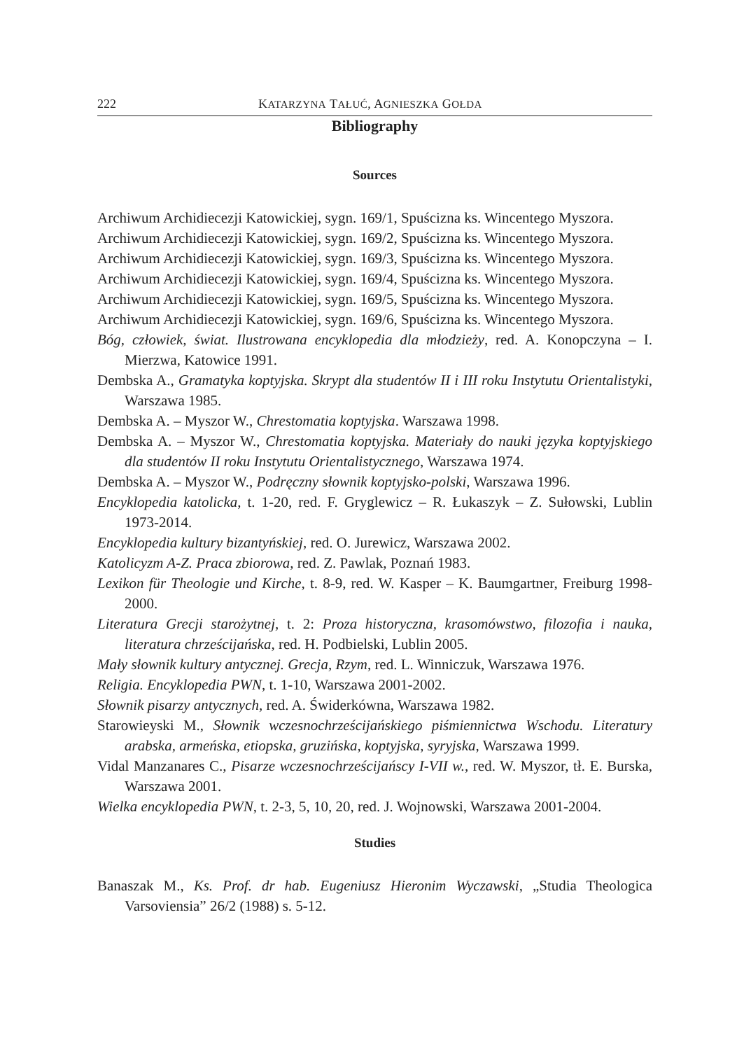222 KATARZYNA TAŁUĆ, AGNIESZKA GOŁDA
Bibliography
Sources
Archiwum Archidiecezji Katowickiej, sygn. 169/1, Spuścizna ks. Wincentego Myszora.
Archiwum Archidiecezji Katowickiej, sygn. 169/2, Spuścizna ks. Wincentego Myszora.
Archiwum Archidiecezji Katowickiej, sygn. 169/3, Spuścizna ks. Wincentego Myszora.
Archiwum Archidiecezji Katowickiej, sygn. 169/4, Spuścizna ks. Wincentego Myszora.
Archiwum Archidiecezji Katowickiej, sygn. 169/5, Spuścizna ks. Wincentego Myszora.
Archiwum Archidiecezji Katowickiej, sygn. 169/6, Spuścizna ks. Wincentego Myszora.
Bóg, człowiek, świat. Ilustrowana encyklopedia dla młodzieży, red. A. Konopczyna – I. Mierzwa, Katowice 1991.
Dembska A., Gramatyka koptyjska. Skrypt dla studentów II i III roku Instytutu Orientalistyki, Warszawa 1985.
Dembska A. – Myszor W., Chrestomatia koptyjska. Warszawa 1998.
Dembska A. – Myszor W., Chrestomatia koptyjska. Materiały do nauki języka koptyjskiego dla studentów II roku Instytutu Orientalistycznego, Warszawa 1974.
Dembska A. – Myszor W., Podręczny słownik koptyjsko-polski, Warszawa 1996.
Encyklopedia katolicka, t. 1-20, red. F. Gryglewicz – R. Łukaszyk – Z. Sułowski, Lublin 1973-2014.
Encyklopedia kultury bizantyńskiej, red. O. Jurewicz, Warszawa 2002.
Katolicyzm A-Z. Praca zbiorowa, red. Z. Pawlak, Poznań 1983.
Lexikon für Theologie und Kirche, t. 8-9, red. W. Kasper – K. Baumgartner, Freiburg 1998-2000.
Literatura Grecji starożytnej, t. 2: Proza historyczna, krasomówstwo, filozofia i nauka, literatura chrześcijańska, red. H. Podbielski, Lublin 2005.
Mały słownik kultury antycznej. Grecja, Rzym, red. L. Winniczuk, Warszawa 1976.
Religia. Encyklopedia PWN, t. 1-10, Warszawa 2001-2002.
Słownik pisarzy antycznych, red. A. Świderkówna, Warszawa 1982.
Starowieyski M., Słownik wczesnochrześcijańskiego piśmiennictwa Wschodu. Literatury arabska, armeńska, etiopska, gruzińska, koptyjska, syryjska, Warszawa 1999.
Vidal Manzanares C., Pisarze wczesnochrześcijańscy I-VII w., red. W. Myszor, tł. E. Burska, Warszawa 2001.
Wielka encyklopedia PWN, t. 2-3, 5, 10, 20, red. J. Wojnowski, Warszawa 2001-2004.
Studies
Banaszak M., Ks. Prof. dr hab. Eugeniusz Hieronim Wyczawski, „Studia Theologica Varsoviensia” 26/2 (1988) s. 5-12.